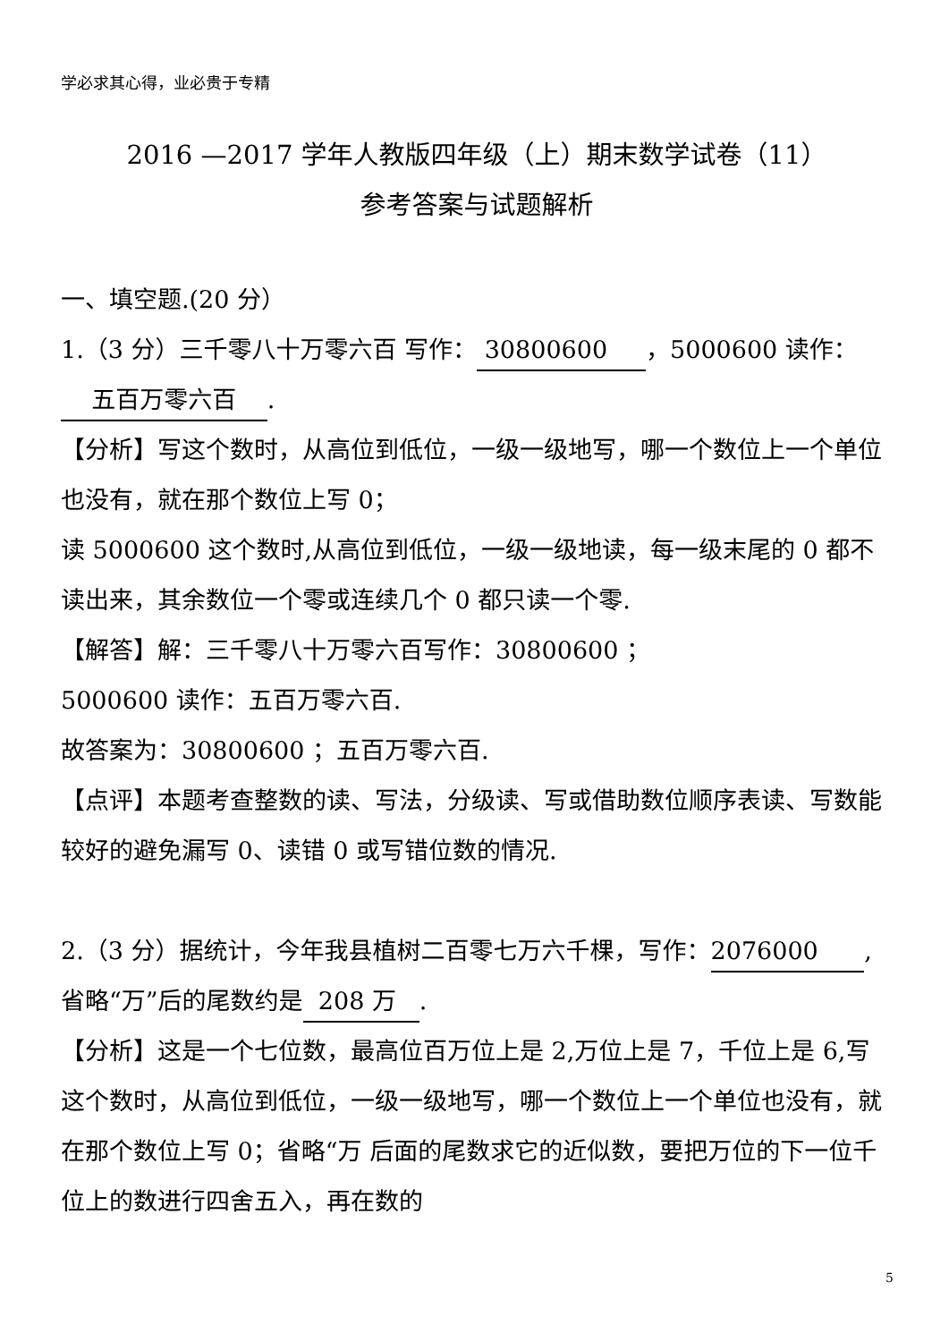学必求其心得，业必贵于专精
2016 —2017 学年人教版四年级（上）期末数学试卷（11）
参考答案与试题解析
一、填空题.(20 分）
1.（3 分）三千零八十万零六百 写作： 30800600 ，5000600 读作： 五百万零六百 .
【分析】写这个数时，从高位到低位，一级一级地写，哪一个数位上一个单位也没有，就在那个数位上写 0；
读 5000600 这个数时,从高位到低位，一级一级地读，每一级末尾的 0 都不读出来，其余数位一个零或连续几个 0 都只读一个零.
【解答】解：三千零八十万零六百写作：30800600 ；
5000600 读作：五百万零六百.
故答案为：30800600 ；五百万零六百.
【点评】本题考查整数的读、写法，分级读、写或借助数位顺序表读、写数能较好的避免漏写 0、读错 0 或写错位数的情况.
2.（3 分）据统计，今年我县植树二百零七万六千棵，写作：2076000 ,省略“万”后的尾数约是 208 万 .
【分析】这是一个七位数，最高位百万位上是 2,万位上是 7，千位上是 6,写这个数时，从高位到低位，一级一级地写，哪一个数位上一个单位也没有，就在那个数位上写 0；省略“万 后面的尾数求它的近似数，要把万位的下一位千位上的数进行四舍五入，再在数的
5